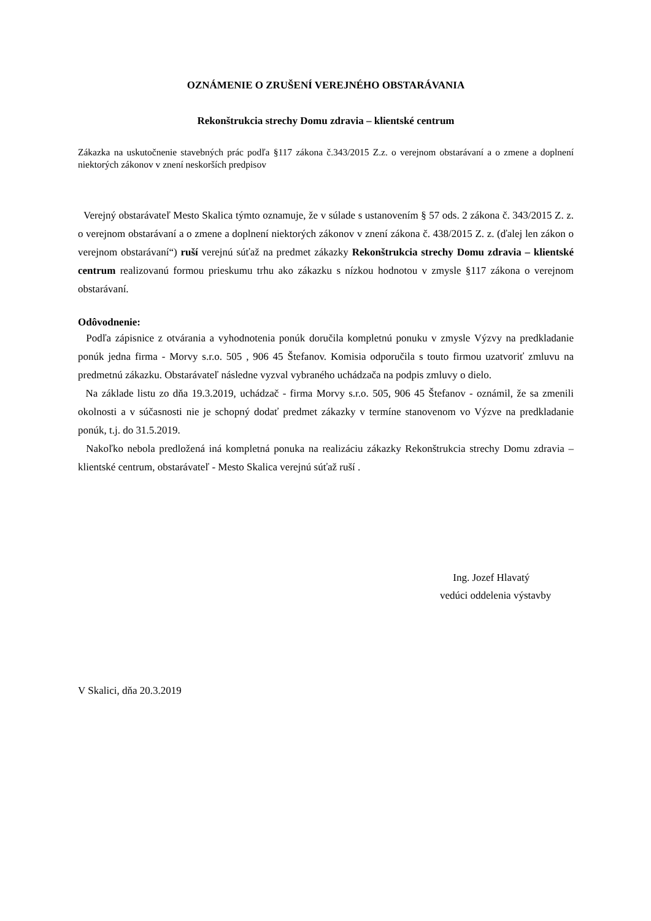OZNÁMENIE O ZRUŠENÍ VEREJNÉHO OBSTARÁVANIA
Rekonštrukcia strechy Domu zdravia – klientské centrum
Zákazka na uskutočnenie stavebných prác podľa §117 zákona č.343/2015 Z.z. o verejnom obstarávaní a o zmene a doplnení niektorých zákonov v znení neskorších predpisov
Verejný obstarávateľ Mesto Skalica týmto oznamuje, že v súlade s ustanovením § 57 ods. 2 zákona č. 343/2015 Z. z. o verejnom obstarávaní a o zmene a doplnení niektorých zákonov v znení zákona č. 438/2015 Z. z. (ďalej len zákon o verejnom obstarávaní“) ruší verejnú súťaž na predmet zákazky Rekonštrukcia strechy Domu zdravia – klientské centrum realizovanú formou prieskumu trhu ako zákazku s nízkou hodnotou v zmysle §117 zákona o verejnom obstarávaní.
Odôvodnenie:
Podľa zápisnice z otvárania a vyhodnotenia ponúk doručila kompletnú ponuku v zmysle Výzvy na predkladanie ponúk jedna firma - Morvy s.r.o. 505 , 906 45 Štefanov. Komisia odporučila s touto firmou uzatvoriť zmluvu na predmetnú zákazku. Obstarávateľ následne vyzval vybraného uchádzača na podpis zmluvy o dielo.
Na základe listu zo dňa 19.3.2019, uchádzač - firma Morvy s.r.o. 505, 906 45 Štefanov - oznámil, že sa zmenili okolnosti a v súčasnosti nie je schopný dodať predmet zákazky v termíne stanovenom vo Výzve na predkladanie ponúk, t.j. do 31.5.2019.
Nakoľko nebola predložená iná kompletná ponuka na realizáciu zákazky Rekonštrukcia strechy Domu zdravia – klientské centrum, obstarávateľ - Mesto Skalica verejnú súťaž ruší .
Ing. Jozef Hlavatý
vedúci oddelenia výstavby
V Skalici, dňa 20.3.2019